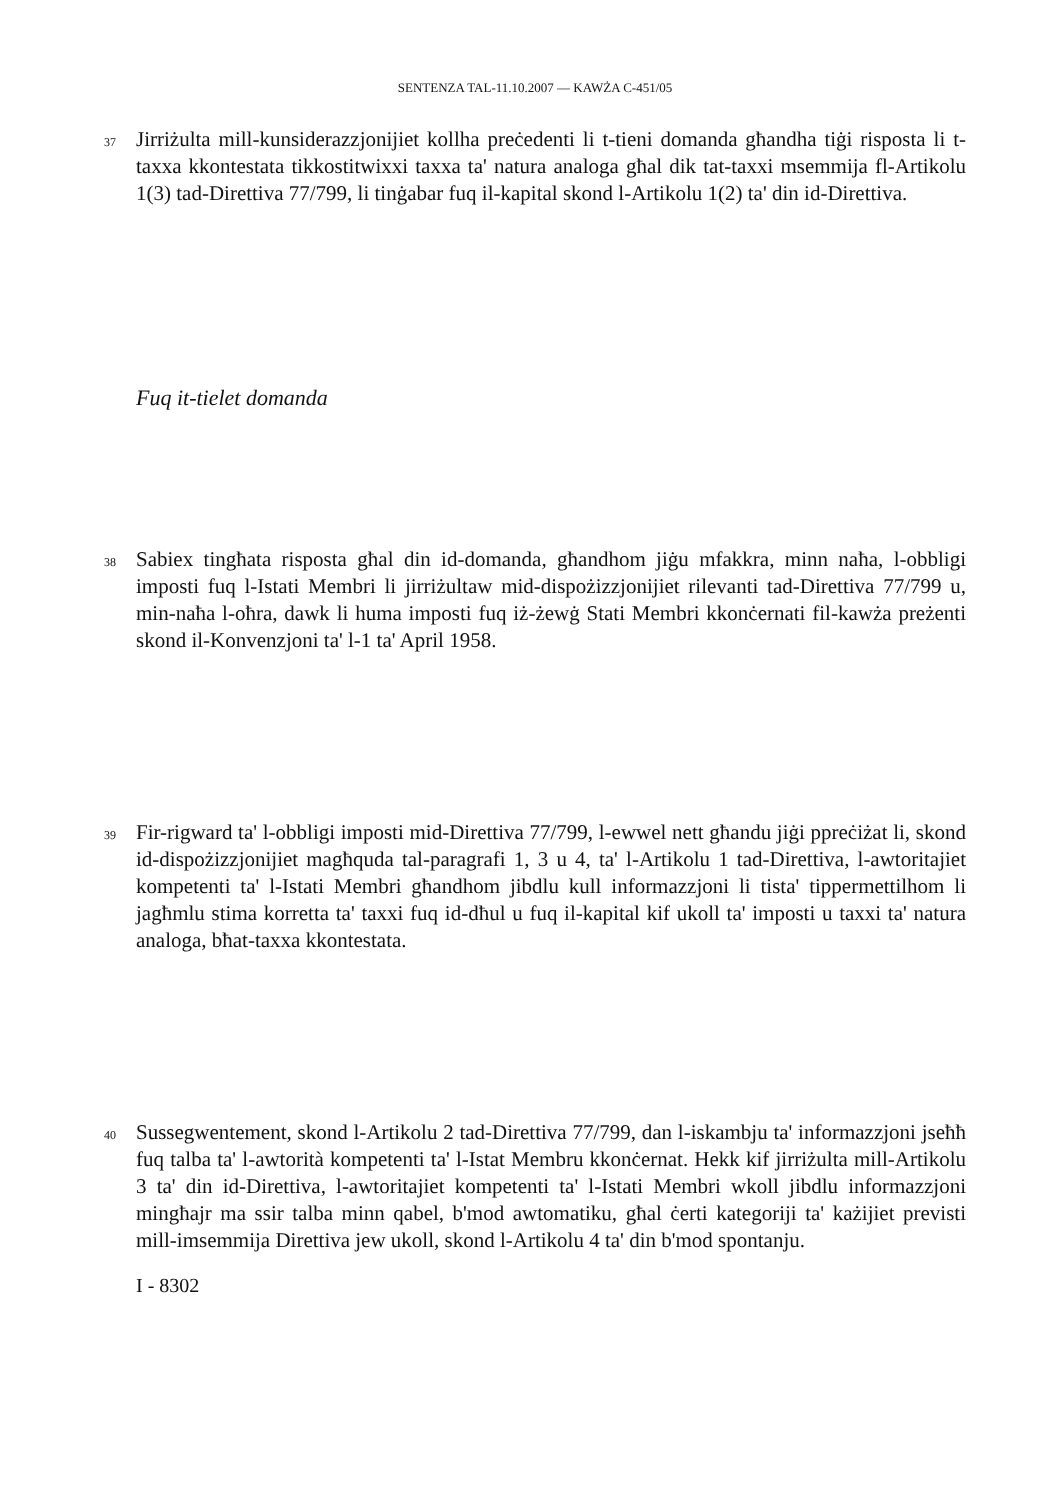SENTENZA TAL-11.10.2007 — KAWŻA C-451/05
37
Jirriżulta mill-kunsiderazzjonijiet kollha preċedenti li t-tieni domanda għandha tiġi risposta li t-taxxa kkontestata tikkostitwixxi taxxa ta' natura analoga għal dik tat-taxxi msemmija fl-Artikolu 1(3) tad-Direttiva 77/799, li tinġabar fuq il-kapital skond l-Artikolu 1(2) ta' din id-Direttiva.
Fuq it-tielet domanda
38
Sabiex tingħata risposta għal din id-domanda, għandhom jiġu mfakkra, minn naħa, l-obbligi imposti fuq l-Istati Membri li jirriżultaw mid-dispożizzjonijiet rilevanti tad-Direttiva 77/799 u, min-naħa l-oħra, dawk li huma imposti fuq iż-żewġ Stati Membri kkonċernati fil-kawża preżenti skond il-Konvenzjoni ta' l-1 ta' April 1958.
39
Fir-rigward ta' l-obbligi imposti mid-Direttiva 77/799, l-ewwel nett għandu jiġi ppreċiżat li, skond id-dispożizzjonijiet magħquda tal-paragrafi 1, 3 u 4, ta' l-Artikolu 1 tad-Direttiva, l-awtoritajiet kompetenti ta' l-Istati Membri għandhom jibdlu kull informazzjoni li tista' tippermettilhom li jagħmlu stima korretta ta' taxxi fuq id-dħul u fuq il-kapital kif ukoll ta' imposti u taxxi ta' natura analoga, bħat-taxxa kkontestata.
40
Sussegwentement, skond l-Artikolu 2 tad-Direttiva 77/799, dan l-iskambju ta' informazzjoni jseħħ fuq talba ta' l-awtorità kompetenti ta' l-Istat Membru kkonċernat. Hekk kif jirriżulta mill-Artikolu 3 ta' din id-Direttiva, l-awtoritajiet kompetenti ta' l-Istati Membri wkoll jibdlu informazzjoni mingħajr ma ssir talba minn qabel, b'mod awtomatiku, għal ċerti kategoriji ta' każijiet previsti mill-imsemmija Direttiva jew ukoll, skond l-Artikolu 4 ta' din b'mod spontanju.
I - 8302